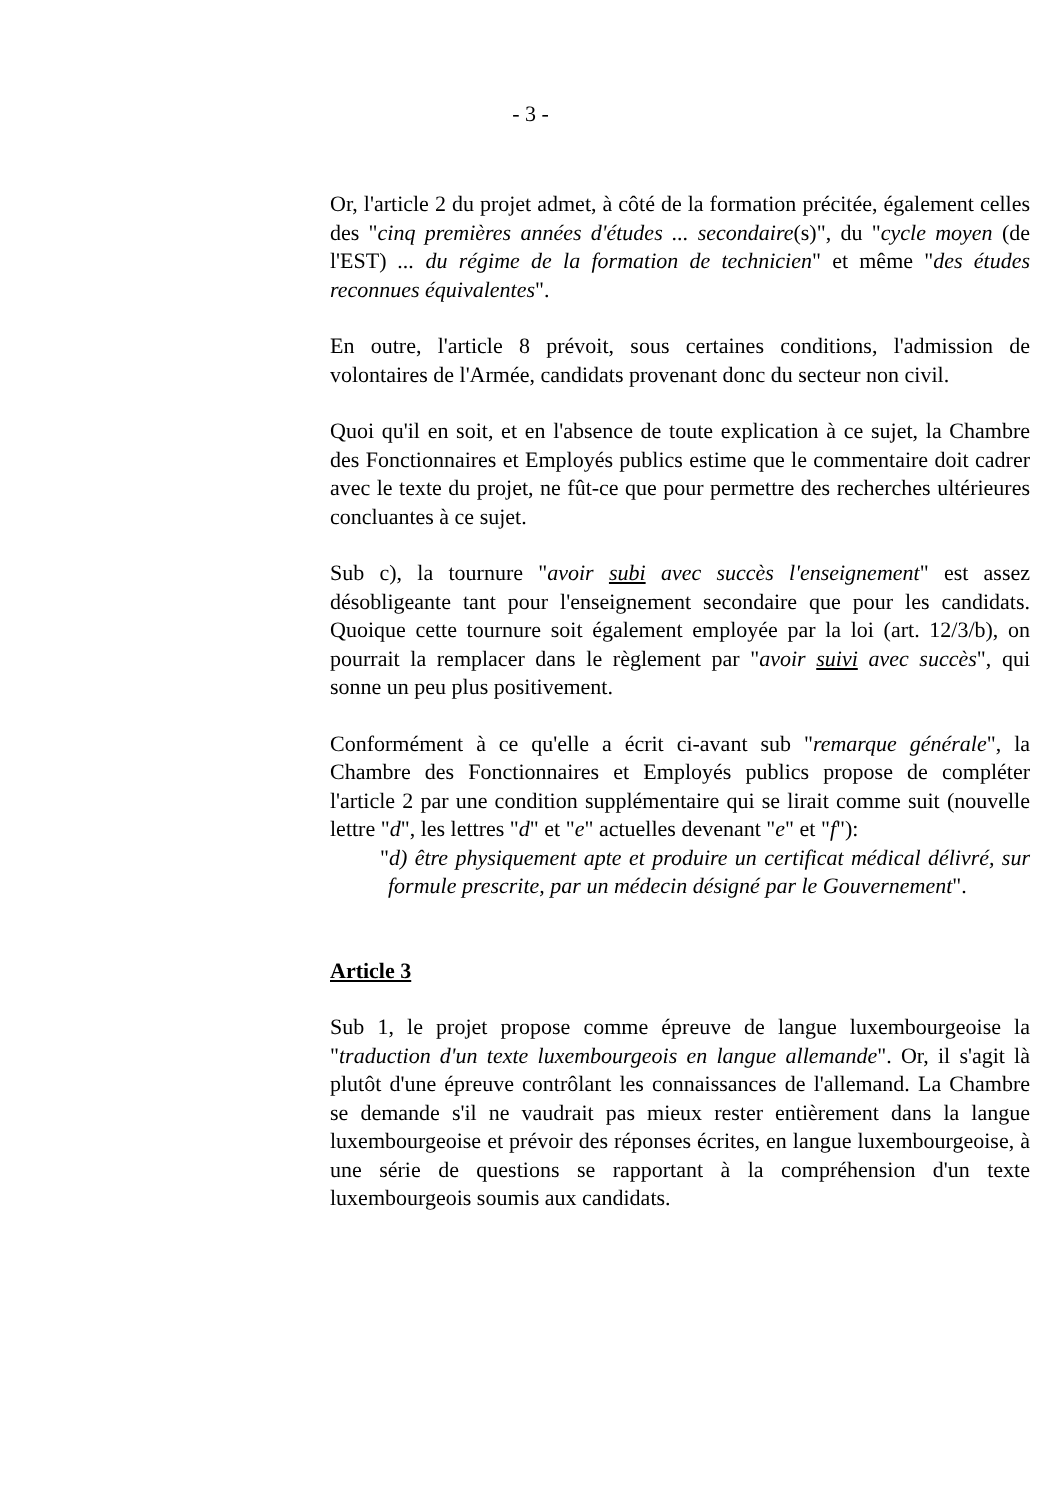- 3 -
Or, l'article 2 du projet admet, à côté de la formation précitée, également celles des "cinq premières années d'études ... secondaire(s)", du "cycle moyen (de l'EST) ... du régime de la formation de technicien" et même "des études reconnues équivalentes".
En outre, l'article 8 prévoit, sous certaines conditions, l'admission de volontaires de l'Armée, candidats provenant donc du secteur non civil.
Quoi qu'il en soit, et en l'absence de toute explication à ce sujet, la Chambre des Fonctionnaires et Employés publics estime que le commentaire doit cadrer avec le texte du projet, ne fût-ce que pour permettre des recherches ultérieures concluantes à ce sujet.
Sub c), la tournure "avoir subi avec succès l'enseignement" est assez désobligeante tant pour l'enseignement secondaire que pour les candidats. Quoique cette tournure soit également employée par la loi (art. 12/3/b), on pourrait la remplacer dans le règlement par "avoir suivi avec succès", qui sonne un peu plus positivement.
Conformément à ce qu'elle a écrit ci-avant sub "remarque générale", la Chambre des Fonctionnaires et Employés publics propose de compléter l'article 2 par une condition supplémentaire qui se lirait comme suit (nouvelle lettre "d", les lettres "d" et "e" actuelles devenant "e" et "f"):
"d) être physiquement apte et produire un certificat médical délivré, sur formule prescrite, par un médecin désigné par le Gouvernement".
Article 3
Sub 1, le projet propose comme épreuve de langue luxembourgeoise la "traduction d'un texte luxembourgeois en langue allemande". Or, il s'agit là plutôt d'une épreuve contrôlant les connaissances de l'allemand. La Chambre se demande s'il ne vaudrait pas mieux rester entièrement dans la langue luxembourgeoise et prévoir des réponses écrites, en langue luxembourgeoise, à une série de questions se rapportant à la compréhension d'un texte luxembourgeois soumis aux candidats.